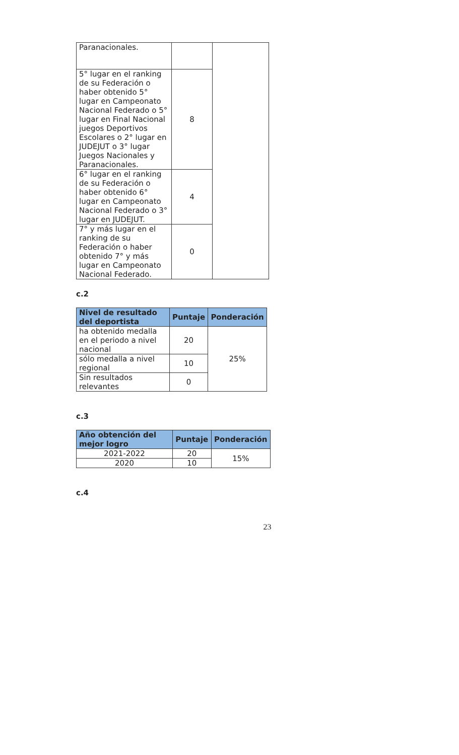| Paranacionales. | | |
| 5° lugar en el ranking de su Federación o haber obtenido 5° lugar en Campeonato Nacional Federado o 5° lugar en Final Nacional juegos Deportivos Escolares o 2° lugar en JUDEJUT o 3° lugar Juegos Nacionales y Paranacionales. | 8 | |
| 6° lugar en el ranking de su Federación o haber obtenido 6° lugar en Campeonato Nacional Federado o 3° lugar en JUDEJUT. | 4 | |
| 7° y más lugar en el ranking de su Federación o haber obtenido 7° y más lugar en Campeonato Nacional Federado. | 0 | |
c.2
| Nivel de resultado del deportista | Puntaje | Ponderación |
| --- | --- | --- |
| ha obtenido medalla en el periodo a nivel nacional | 20 | 25% |
| sólo medalla a nivel regional | 10 | |
| Sin resultados relevantes | 0 | |
c.3
| Año obtención del mejor logro | Puntaje | Ponderación |
| --- | --- | --- |
| 2021-2022 | 20 | 15% |
| 2020 | 10 | |
c.4
23